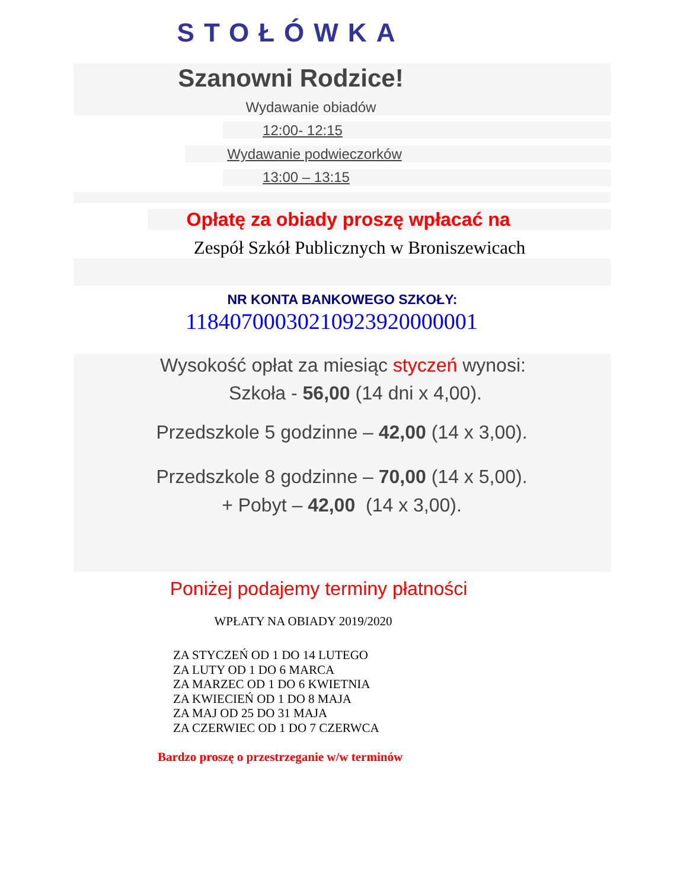STOŁÓWKA
Szanowni Rodzice!
Wydawanie obiadów
12:00- 12:15
Wydawanie podwieczorków
13:00 – 13:15
Opłatę za obiady proszę wpłacać na
Zespół Szkół Publicznych w Broniszewicach
NR KONTA BANKOWEGO SZKOŁY:
11840700030210923920000001
Wysokość opłat za miesiąc styczeń wynosi:
Szkoła - 56,00 (14 dni x 4,00).
Przedszkole 5 godzinne – 42,00 (14 x 3,00).
Przedszkole 8 godzinne – 70,00 (14 x 5,00).
+ Pobyt – 42,00 (14 x 3,00).
Poniżej podajemy terminy płatności
WPŁATY NA OBIADY 2019/2020
ZA STYCZEŃ OD 1 DO 14 LUTEGO
ZA LUTY OD 1 DO 6 MARCA
ZA MARZEC OD 1 DO 6 KWIETNIA
ZA KWIECIEŃ OD 1 DO 8 MAJA
ZA MAJ OD 25 DO 31 MAJA
ZA CZERWIEC OD 1 DO 7 CZERWCA
Bardzo proszę o przestrzeganie w/w terminów